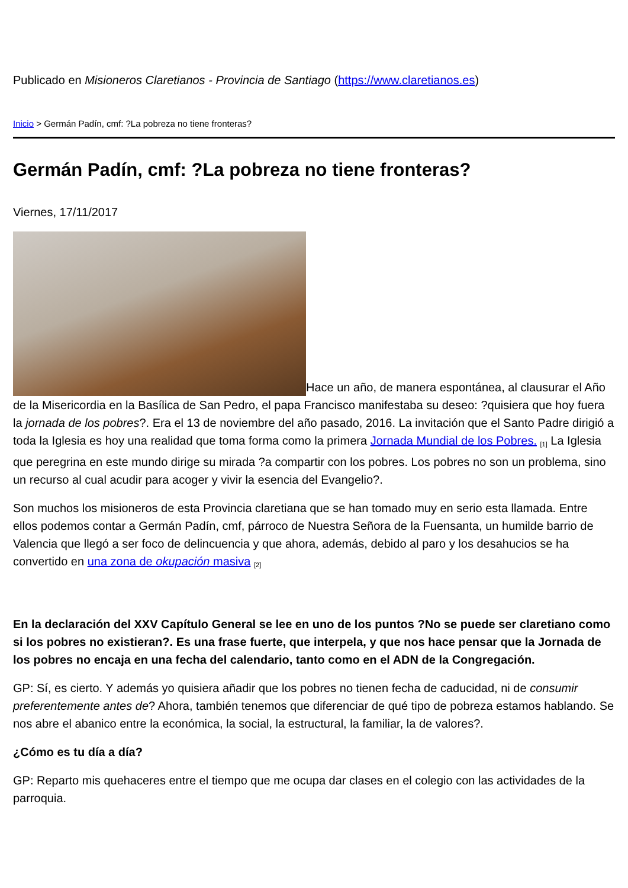Publicado en Misioneros Claretianos - Provincia de Santiago (https://www.claretianos.es)
Inicio > Germán Padín, cmf: ?La pobreza no tiene fronteras?
Germán Padín, cmf: ?La pobreza no tiene fronteras?
Viernes, 17/11/2017
Hace un año, de manera espontánea, al clausurar el Año de la Misericordia en la Basílica de San Pedro, el papa Francisco manifestaba su deseo: ?quisiera que hoy fuera la jornada de los pobres?. Era el 13 de noviembre del año pasado, 2016. La invitación que el Santo Padre dirigió a toda la Iglesia es hoy una realidad que toma forma como la primera Jornada Mundial de los Pobres. <sup>[1]</sup> La Iglesia que peregrina en este mundo dirige su mirada ?a compartir con los pobres. Los pobres no son un problema, sino un recurso al cual acudir para acoger y vivir la esencia del Evangelio?.
Son muchos los misioneros de esta Provincia claretiana que se han tomado muy en serio esta llamada. Entre ellos podemos contar a Germán Padín, cmf, párroco de Nuestra Señora de la Fuensanta, un humilde barrio de Valencia que llegó a ser foco de delincuencia y que ahora, además, debido al paro y los desahucios se ha convertido en una zona de okupación masiva <sup>[2]</sup>
En la declaración del XXV Capítulo General se lee en uno de los puntos ?No se puede ser claretiano como si los pobres no existieran?. Es una frase fuerte, que interpela, y que nos hace pensar que la Jornada de los pobres no encaja en una fecha del calendario, tanto como en el ADN de la Congregación.
GP: Sí, es cierto. Y además yo quisiera añadir que los pobres no tienen fecha de caducidad, ni de consumir preferentemente antes de? Ahora, también tenemos que diferenciar de qué tipo de pobreza estamos hablando. Se nos abre el abanico entre la económica, la social, la estructural, la familiar, la de valores?.
¿Cómo es tu día a día?
GP: Reparto mis quehaceres entre el tiempo que me ocupa dar clases en el colegio con las actividades de la parroquia.